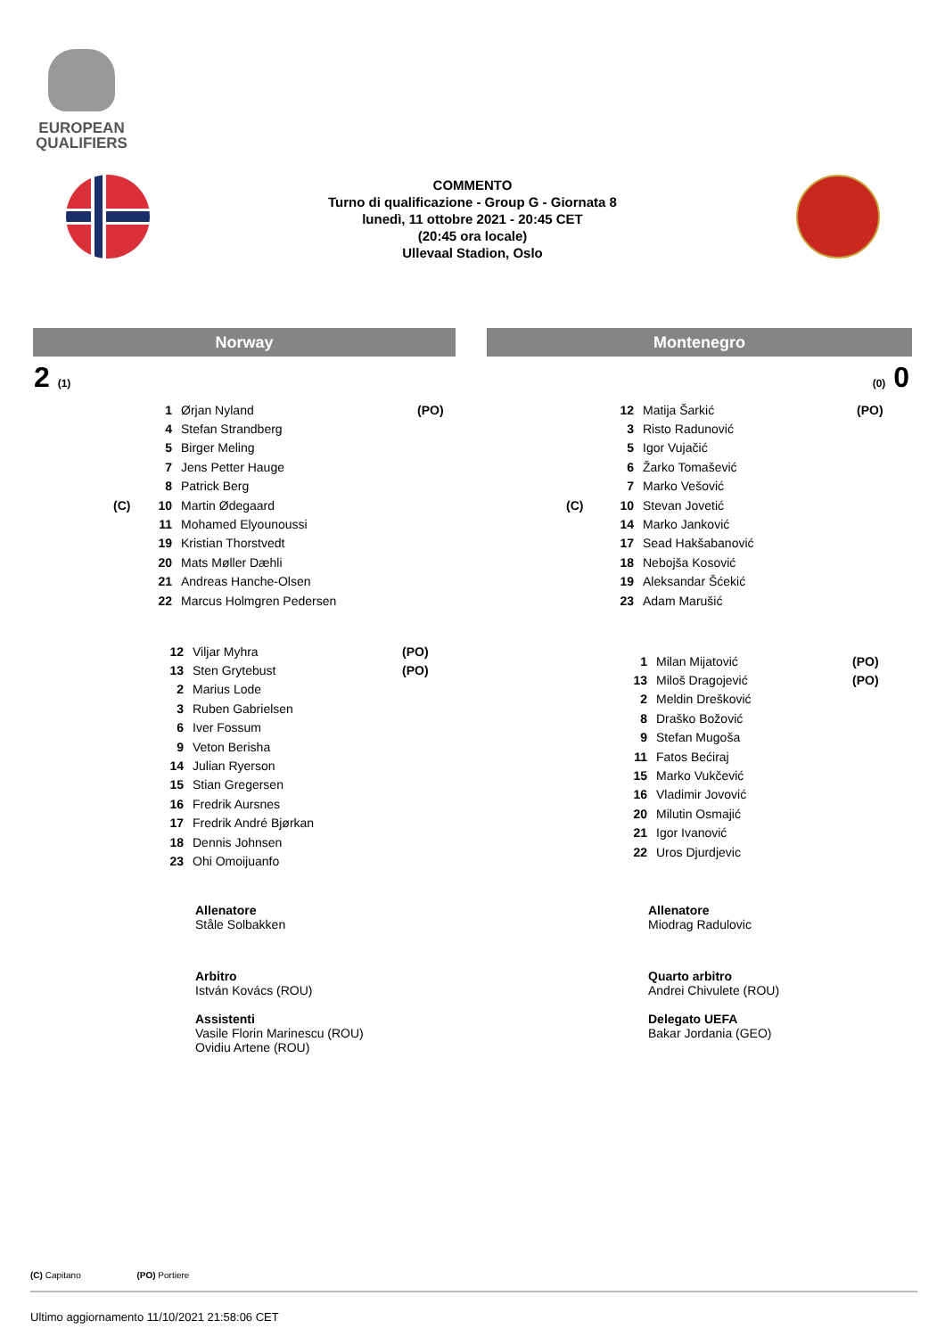EUROPEAN
QUALIFIERS
COMMENTO
Turno di qualificazione - Group G - Giornata 8
lunedì, 11 ottobre 2021 - 20:45 CET
(20:45 ora locale)
Ullevaal Stadion, Oslo
Norway Montenegro
2 (1) (0) 0
| | 1 | Ørjan Nyland | (PO) |
| | 4 | Stefan Strandberg | |
| | 5 | Birger Meling | |
| | 7 | Jens Petter Hauge | |
| | 8 | Patrick Berg | |
| (C) | 10 | Martin Ødegaard | |
| | 11 | Mohamed Elyounoussi | |
| | 19 | Kristian Thorstvedt | |
| | 20 | Mats Møller Dæhli | |
| | 21 | Andreas Hanche-Olsen | |
| | 22 | Marcus Holmgren Pedersen | |
| | 12 | Matija Šarkić | (PO) |
| | 3 | Risto Radunović | |
| | 5 | Igor Vujačić | |
| | 6 | Žarko Tomašević | |
| | 7 | Marko Vešović | |
| (C) | 10 | Stevan Jovetić | |
| | 14 | Marko Janković | |
| | 17 | Sead Hakšabanović | |
| | 18 | Nebojša Kosović | |
| | 19 | Aleksandar Šćekić | |
| | 23 | Adam Marušić | |
| 12 | Viljar Myhra | (PO) |
| 13 | Sten Grytebust | (PO) |
| 2 | Marius Lode | |
| 3 | Ruben Gabrielsen | |
| 6 | Iver Fossum | |
| 9 | Veton Berisha | |
| 14 | Julian Ryerson | |
| 15 | Stian Gregersen | |
| 16 | Fredrik Aursnes | |
| 17 | Fredrik André Bjørkan | |
| 18 | Dennis Johnsen | |
| 23 | Ohi Omoijuanfo | |
| 1 | Milan Mijatović | (PO) |
| 13 | Miloš Dragojević | (PO) |
| 2 | Meldin Drešković | |
| 8 | Draško Božović | |
| 9 | Stefan Mugoša | |
| 11 | Fatos Bećiraj | |
| 15 | Marko Vukčević | |
| 16 | Vladimir Jovović | |
| 20 | Milutin Osmajić | |
| 21 | Igor Ivanović | |
| 22 | Uros Djurdjevic | |
Allenatore
Ståle Solbakken
Allenatore
Miodrag Radulovic
Arbitro
István Kovács (ROU)
Assistenti
Vasile Florin Marinescu (ROU)
Ovidiu Artene (ROU)
Quarto arbitro
Andrei Chivulete (ROU)
Delegato UEFA
Bakar Jordania (GEO)
(C) Capitano (PO) Portiere
Ultimo aggiornamento 11/10/2021 21:58:06 CET